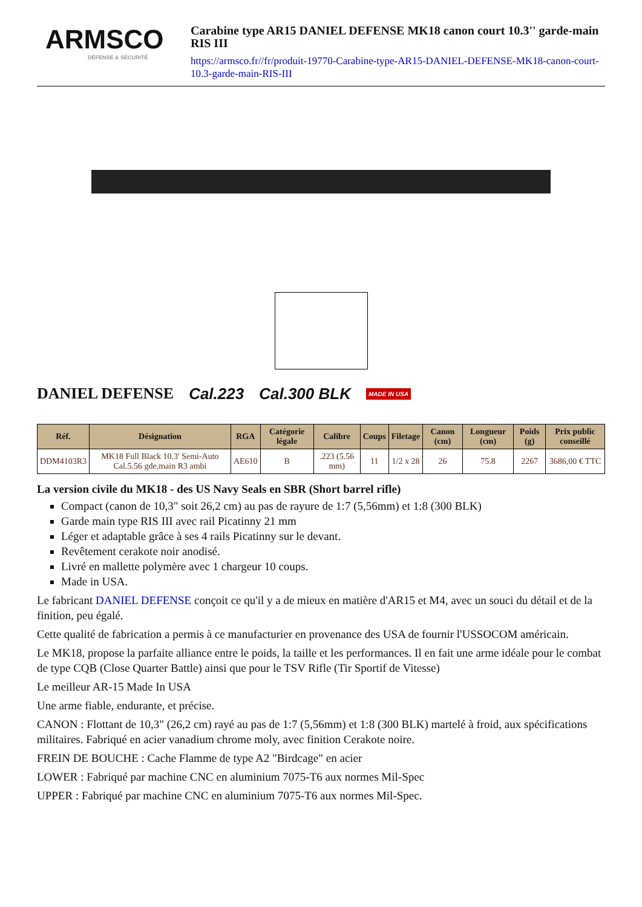ARMSCO
DÉFENSE & SÉCURITÉ
Carabine type AR15 DANIEL DEFENSE MK18 canon court 10.3'' garde-main RIS III
https://armsco.fr//fr/produit-19770-Carabine-type-AR15-DANIEL-DEFENSE-MK18-canon-court-10.3-garde-main-RIS-III
DANIEL DEFENSE Cal.223 Cal.300 BLK MADE IN USA
| Réf. | Désignation | RGA | Catégorie légale | Calibre | Coups | Filetage | Canon (cm) | Longueur (cm) | Poids (g) | Prix public conseillé |
| --- | --- | --- | --- | --- | --- | --- | --- | --- | --- | --- |
| DDM4103R3 | MK18 Full Black 10.3' Semi-Auto Cal.5.56 gde.main R3 ambi | AE610 | B | .223 (5.56 mm) | 11 | 1/2 x 28 | 26 | 75.8 | 2267 | 3686,00 € TTC |
La version civile du MK18 - des US Navy Seals en SBR (Short barrel rifle)
Compact (canon de 10,3" soit 26,2 cm) au pas de rayure de 1:7 (5,56mm) et 1:8 (300 BLK)
Garde main type RIS III avec rail Picatinny 21 mm
Léger et adaptable grâce à ses 4 rails Picatinny sur le devant.
Revêtement cerakote noir anodisé.
Livré en mallette polymère avec 1 chargeur 10 coups.
Made in USA.
Le fabricant DANIEL DEFENSE conçoit ce qu'il y a de mieux en matière d'AR15 et M4, avec un souci du détail et de la finition, peu égalé.
Cette qualité de fabrication a permis à ce manufacturier en provenance des USA de fournir l'USSOCOM américain.
Le MK18, propose la parfaite alliance entre le poids, la taille et les performances. Il en fait une arme idéale pour le combat de type CQB (Close Quarter Battle) ainsi que pour le TSV Rifle (Tir Sportif de Vitesse)
Le meilleur AR-15 Made In USA
Une arme fiable, endurante, et précise.
CANON : Flottant de 10,3" (26,2 cm) rayé au pas de 1:7 (5,56mm) et 1:8 (300 BLK) martelé à froid, aux spécifications militaires. Fabriqué en acier vanadium chrome moly, avec finition Cerakote noire.
FREIN DE BOUCHE : Cache Flamme de type A2 "Birdcage" en acier
LOWER : Fabriqué par machine CNC en aluminium 7075-T6 aux normes Mil-Spec
UPPER : Fabriqué par machine CNC en aluminium 7075-T6 aux normes Mil-Spec.